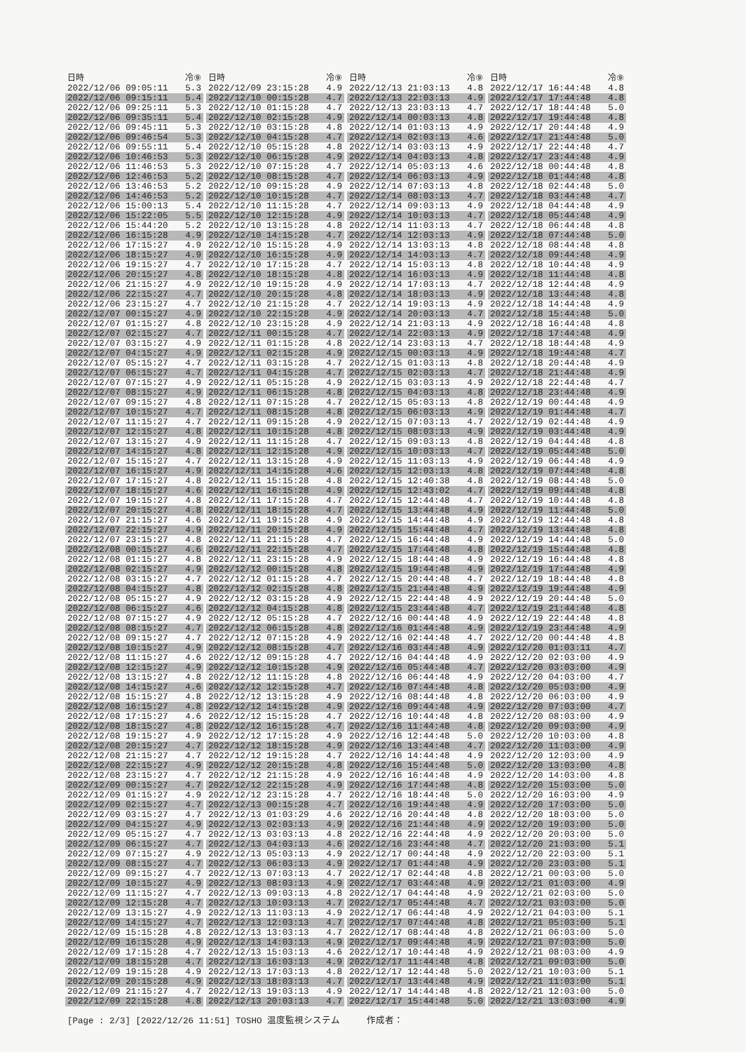| 日時 | 冷⑨ |
| --- | --- |
| 2022/12/06 09:05:11 | 5.3 |
| 2022/12/06 09:15:11 | 5.4 |
| 2022/12/06 09:25:11 | 5.3 |
| 2022/12/06 09:35:11 | 5.4 |
| 2022/12/06 09:45:11 | 5.3 |
| 2022/12/06 09:46:54 | 5.3 |
| 2022/12/06 09:55:11 | 5.4 |
| 2022/12/06 10:46:53 | 5.3 |
| 2022/12/06 11:46:53 | 5.3 |
| 2022/12/06 12:46:53 | 5.2 |
| 2022/12/06 13:46:53 | 5.2 |
| 2022/12/06 14:46:53 | 5.2 |
| 2022/12/06 15:00:13 | 5.4 |
| 2022/12/06 15:22:05 | 5.5 |
| 2022/12/06 15:44:20 | 5.2 |
| 2022/12/06 16:15:28 | 4.9 |
| 2022/12/06 17:15:27 | 4.9 |
| 2022/12/06 18:15:27 | 4.9 |
| 2022/12/06 19:15:27 | 4.7 |
| 2022/12/06 20:15:27 | 4.8 |
| 2022/12/06 21:15:27 | 4.9 |
| 2022/12/06 22:15:27 | 4.7 |
| 2022/12/06 23:15:27 | 4.7 |
| 2022/12/07 00:15:27 | 4.9 |
| 2022/12/07 01:15:27 | 4.8 |
| 2022/12/07 02:15:27 | 4.7 |
| 2022/12/07 03:15:27 | 4.9 |
| 2022/12/07 04:15:27 | 4.9 |
| 2022/12/07 05:15:27 | 4.7 |
| 2022/12/07 06:15:27 | 4.7 |
| 2022/12/07 07:15:27 | 4.9 |
| 2022/12/07 08:15:27 | 4.9 |
| 2022/12/07 09:15:27 | 4.8 |
| 2022/12/07 10:15:27 | 4.7 |
| 2022/12/07 11:15:27 | 4.7 |
| 2022/12/07 12:15:27 | 4.8 |
| 2022/12/07 13:15:27 | 4.9 |
| 2022/12/07 14:15:27 | 4.8 |
| 2022/12/07 15:15:27 | 4.7 |
| 2022/12/07 16:15:27 | 4.9 |
| 2022/12/07 17:15:27 | 4.8 |
| 2022/12/07 18:15:27 | 4.6 |
| 2022/12/07 19:15:27 | 4.8 |
| 2022/12/07 20:15:27 | 4.8 |
| 2022/12/07 21:15:27 | 4.6 |
| 2022/12/07 22:15:27 | 4.9 |
| 2022/12/07 23:15:27 | 4.8 |
| 2022/12/08 00:15:27 | 4.6 |
| 2022/12/08 01:15:27 | 4.8 |
| 2022/12/08 02:15:27 | 4.9 |
| 2022/12/08 03:15:27 | 4.7 |
| 2022/12/08 04:15:27 | 4.8 |
| 2022/12/08 05:15:27 | 4.9 |
| 2022/12/08 06:15:27 | 4.6 |
| 2022/12/08 07:15:27 | 4.9 |
| 2022/12/08 08:15:27 | 4.7 |
| 2022/12/08 09:15:27 | 4.7 |
| 2022/12/08 10:15:27 | 4.9 |
| 2022/12/08 11:15:27 | 4.6 |
| 2022/12/08 12:15:27 | 4.9 |
| 2022/12/08 13:15:27 | 4.8 |
| 2022/12/08 14:15:27 | 4.6 |
| 2022/12/08 15:15:27 | 4.8 |
| 2022/12/08 16:15:27 | 4.8 |
| 2022/12/08 17:15:27 | 4.6 |
| 2022/12/08 18:15:27 | 4.8 |
| 2022/12/08 19:15:27 | 4.9 |
| 2022/12/08 20:15:27 | 4.7 |
| 2022/12/08 21:15:27 | 4.7 |
| 2022/12/08 22:15:27 | 4.9 |
| 2022/12/08 23:15:27 | 4.7 |
| 2022/12/09 00:15:27 | 4.7 |
| 2022/12/09 01:15:27 | 4.9 |
| 2022/12/09 02:15:27 | 4.7 |
| 2022/12/09 03:15:27 | 4.7 |
| 2022/12/09 04:15:27 | 4.9 |
| 2022/12/09 05:15:27 | 4.7 |
| 2022/12/09 06:15:27 | 4.7 |
| 2022/12/09 07:15:27 | 4.9 |
| 2022/12/09 08:15:27 | 4.7 |
| 2022/12/09 09:15:27 | 4.7 |
| 2022/12/09 10:15:27 | 4.9 |
| 2022/12/09 11:15:27 | 4.7 |
| 2022/12/09 12:15:28 | 4.7 |
| 2022/12/09 13:15:27 | 4.9 |
| 2022/12/09 14:15:27 | 4.7 |
| 2022/12/09 15:15:28 | 4.8 |
| 2022/12/09 16:15:28 | 4.9 |
| 2022/12/09 17:15:28 | 4.7 |
| 2022/12/09 18:15:28 | 4.7 |
| 2022/12/09 19:15:28 | 4.9 |
| 2022/12/09 20:15:28 | 4.9 |
| 2022/12/09 21:15:27 | 4.7 |
| 2022/12/09 22:15:28 | 4.8 |
| 日時 | 冷⑨ |
| --- | --- |
| 2022/12/09 23:15:28 | 4.9 |
| 2022/12/10 00:15:28 | 4.7 |
| 2022/12/10 01:15:28 | 4.7 |
| 2022/12/10 02:15:28 | 4.9 |
| 2022/12/10 03:15:28 | 4.8 |
| 2022/12/10 04:15:28 | 4.7 |
| 2022/12/10 05:15:28 | 4.8 |
| 2022/12/10 06:15:28 | 4.9 |
| 2022/12/10 07:15:28 | 4.7 |
| 2022/12/10 08:15:28 | 4.7 |
| 2022/12/10 09:15:28 | 4.9 |
| 2022/12/10 10:15:28 | 4.7 |
| 2022/12/10 11:15:28 | 4.7 |
| 2022/12/10 12:15:28 | 4.9 |
| 2022/12/10 13:15:28 | 4.8 |
| 2022/12/10 14:15:28 | 4.7 |
| 2022/12/10 15:15:28 | 4.9 |
| 2022/12/10 16:15:28 | 4.9 |
| 2022/12/10 17:15:28 | 4.7 |
| 2022/12/10 18:15:28 | 4.8 |
| 2022/12/10 19:15:28 | 4.9 |
| 2022/12/10 20:15:28 | 4.8 |
| 2022/12/10 21:15:28 | 4.7 |
| 2022/12/10 22:15:28 | 4.9 |
| 2022/12/10 23:15:28 | 4.9 |
| 2022/12/11 00:15:28 | 4.7 |
| 2022/12/11 01:15:28 | 4.8 |
| 2022/12/11 02:15:28 | 4.9 |
| 2022/12/11 03:15:28 | 4.7 |
| 2022/12/11 04:15:28 | 4.7 |
| 2022/12/11 05:15:28 | 4.9 |
| 2022/12/11 06:15:28 | 4.8 |
| 2022/12/11 07:15:28 | 4.7 |
| 2022/12/11 08:15:28 | 4.8 |
| 2022/12/11 09:15:28 | 4.9 |
| 2022/12/11 10:15:28 | 4.8 |
| 2022/12/11 11:15:28 | 4.7 |
| 2022/12/11 12:15:28 | 4.9 |
| 2022/12/11 13:15:28 | 4.9 |
| 2022/12/11 14:15:28 | 4.6 |
| 2022/12/11 15:15:28 | 4.8 |
| 2022/12/11 16:15:28 | 4.9 |
| 2022/12/11 17:15:28 | 4.7 |
| 2022/12/11 18:15:28 | 4.7 |
| 2022/12/11 19:15:28 | 4.9 |
| 2022/12/11 20:15:28 | 4.9 |
| 2022/12/11 21:15:28 | 4.7 |
| 2022/12/11 22:15:28 | 4.7 |
| 2022/12/11 23:15:28 | 4.9 |
| 2022/12/12 00:15:28 | 4.8 |
| 2022/12/12 01:15:28 | 4.7 |
| 2022/12/12 02:15:28 | 4.8 |
| 2022/12/12 03:15:28 | 4.9 |
| 2022/12/12 04:15:28 | 4.8 |
| 2022/12/12 05:15:28 | 4.7 |
| 2022/12/12 06:15:28 | 4.8 |
| 2022/12/12 07:15:28 | 4.9 |
| 2022/12/12 08:15:28 | 4.7 |
| 2022/12/12 09:15:28 | 4.7 |
| 2022/12/12 10:15:28 | 4.9 |
| 2022/12/12 11:15:28 | 4.8 |
| 2022/12/12 12:15:28 | 4.7 |
| 2022/12/12 13:15:28 | 4.9 |
| 2022/12/12 14:15:28 | 4.9 |
| 2022/12/12 15:15:28 | 4.7 |
| 2022/12/12 16:15:28 | 4.7 |
| 2022/12/12 17:15:28 | 4.9 |
| 2022/12/12 18:15:28 | 4.9 |
| 2022/12/12 19:15:28 | 4.7 |
| 2022/12/12 20:15:28 | 4.8 |
| 2022/12/12 21:15:28 | 4.9 |
| 2022/12/12 22:15:28 | 4.9 |
| 2022/12/12 23:15:28 | 4.7 |
| 2022/12/13 00:15:28 | 4.7 |
| 2022/12/13 01:03:29 | 4.6 |
| 2022/12/13 02:03:13 | 4.9 |
| 2022/12/13 03:03:13 | 4.8 |
| 2022/12/13 04:03:13 | 4.6 |
| 2022/12/13 05:03:13 | 4.9 |
| 2022/12/13 06:03:13 | 4.9 |
| 2022/12/13 07:03:13 | 4.7 |
| 2022/12/13 08:03:13 | 4.9 |
| 2022/12/13 09:03:13 | 4.8 |
| 2022/12/13 10:03:13 | 4.7 |
| 2022/12/13 11:03:13 | 4.9 |
| 2022/12/13 12:03:13 | 4.7 |
| 2022/12/13 13:03:13 | 4.7 |
| 2022/12/13 14:03:13 | 4.9 |
| 2022/12/13 15:03:13 | 4.6 |
| 2022/12/13 16:03:13 | 4.9 |
| 2022/12/13 17:03:13 | 4.8 |
| 2022/12/13 18:03:13 | 4.7 |
| 2022/12/13 19:03:13 | 4.9 |
| 2022/12/13 20:03:13 | 4.7 |
| 日時 | 冷⑨ |
| --- | --- |
| 2022/12/13 21:03:13 | 4.8 |
| 2022/12/13 22:03:13 | 4.9 |
| 2022/12/13 23:03:13 | 4.7 |
| 2022/12/14 00:03:13 | 4.8 |
| 2022/12/14 01:03:13 | 4.9 |
| 2022/12/14 02:03:13 | 4.6 |
| 2022/12/14 03:03:13 | 4.9 |
| 2022/12/14 04:03:13 | 4.8 |
| 2022/12/14 05:03:13 | 4.6 |
| 2022/12/14 06:03:13 | 4.9 |
| 2022/12/14 07:03:13 | 4.8 |
| 2022/12/14 08:03:13 | 4.7 |
| 2022/12/14 09:03:13 | 4.9 |
| 2022/12/14 10:03:13 | 4.7 |
| 2022/12/14 11:03:13 | 4.7 |
| 2022/12/14 12:03:13 | 4.9 |
| 2022/12/14 13:03:13 | 4.8 |
| 2022/12/14 14:03:13 | 4.7 |
| 2022/12/14 15:03:13 | 4.8 |
| 2022/12/14 16:03:13 | 4.9 |
| 2022/12/14 17:03:13 | 4.7 |
| 2022/12/14 18:03:13 | 4.9 |
| 2022/12/14 19:03:13 | 4.9 |
| 2022/12/14 20:03:13 | 4.7 |
| 2022/12/14 21:03:13 | 4.9 |
| 2022/12/14 22:03:13 | 4.9 |
| 2022/12/14 23:03:13 | 4.7 |
| 2022/12/15 00:03:13 | 4.9 |
| 2022/12/15 01:03:13 | 4.8 |
| 2022/12/15 02:03:13 | 4.7 |
| 2022/12/15 03:03:13 | 4.9 |
| 2022/12/15 04:03:13 | 4.8 |
| 2022/12/15 05:03:13 | 4.8 |
| 2022/12/15 06:03:13 | 4.9 |
| 2022/12/15 07:03:13 | 4.7 |
| 2022/12/15 08:03:13 | 4.9 |
| 2022/12/15 09:03:13 | 4.8 |
| 2022/12/15 10:03:13 | 4.7 |
| 2022/12/15 11:03:13 | 4.9 |
| 2022/12/15 12:03:13 | 4.8 |
| 2022/12/15 12:40:38 | 4.8 |
| 2022/12/15 12:43:02 | 4.7 |
| 2022/12/15 12:44:48 | 4.7 |
| 2022/12/15 13:44:48 | 4.9 |
| 2022/12/15 14:44:48 | 4.9 |
| 2022/12/15 15:44:48 | 4.7 |
| 2022/12/15 16:44:48 | 4.9 |
| 2022/12/15 17:44:48 | 4.8 |
| 2022/12/15 18:44:48 | 4.9 |
| 2022/12/15 19:44:48 | 4.9 |
| 2022/12/15 20:44:48 | 4.7 |
| 2022/12/15 21:44:48 | 4.9 |
| 2022/12/15 22:44:48 | 4.9 |
| 2022/12/15 23:44:48 | 4.7 |
| 2022/12/16 00:44:48 | 4.9 |
| 2022/12/16 01:44:48 | 4.9 |
| 2022/12/16 02:44:48 | 4.7 |
| 2022/12/16 03:44:48 | 4.9 |
| 2022/12/16 04:44:48 | 4.9 |
| 2022/12/16 05:44:48 | 4.7 |
| 2022/12/16 06:44:48 | 4.9 |
| 2022/12/16 07:44:48 | 4.8 |
| 2022/12/16 08:44:48 | 4.8 |
| 2022/12/16 09:44:48 | 4.9 |
| 2022/12/16 10:44:48 | 4.8 |
| 2022/12/16 11:44:48 | 4.8 |
| 2022/12/16 12:44:48 | 5.0 |
| 2022/12/16 13:44:48 | 4.7 |
| 2022/12/16 14:44:48 | 4.9 |
| 2022/12/16 15:44:48 | 5.0 |
| 2022/12/16 16:44:48 | 4.9 |
| 2022/12/16 17:44:48 | 4.8 |
| 2022/12/16 18:44:48 | 5.0 |
| 2022/12/16 19:44:48 | 4.9 |
| 2022/12/16 20:44:48 | 4.8 |
| 2022/12/16 21:44:48 | 4.9 |
| 2022/12/16 22:44:48 | 4.9 |
| 2022/12/16 23:44:48 | 4.7 |
| 2022/12/17 00:44:48 | 4.9 |
| 2022/12/17 01:44:48 | 4.9 |
| 2022/12/17 02:44:48 | 4.8 |
| 2022/12/17 03:44:48 | 4.9 |
| 2022/12/17 04:44:48 | 4.9 |
| 2022/12/17 05:44:48 | 4.7 |
| 2022/12/17 06:44:48 | 4.9 |
| 2022/12/17 07:44:48 | 4.8 |
| 2022/12/17 08:44:48 | 4.8 |
| 2022/12/17 09:44:48 | 4.9 |
| 2022/12/17 10:44:48 | 4.9 |
| 2022/12/17 11:44:48 | 4.8 |
| 2022/12/17 12:44:48 | 5.0 |
| 2022/12/17 13:44:48 | 4.9 |
| 2022/12/17 14:44:48 | 4.8 |
| 2022/12/17 15:44:48 | 5.0 |
| 日時 | 冷⑨ |
| --- | --- |
| 2022/12/17 16:44:48 | 4.8 |
| 2022/12/17 17:44:48 | 4.8 |
| 2022/12/17 18:44:48 | 5.0 |
| 2022/12/17 19:44:48 | 4.8 |
| 2022/12/17 20:44:48 | 4.9 |
| 2022/12/17 21:44:48 | 5.0 |
| 2022/12/17 22:44:48 | 4.7 |
| 2022/12/17 23:44:48 | 4.9 |
| 2022/12/18 00:44:48 | 4.8 |
| 2022/12/18 01:44:48 | 4.8 |
| 2022/12/18 02:44:48 | 5.0 |
| 2022/12/18 03:44:48 | 4.7 |
| 2022/12/18 04:44:48 | 4.9 |
| 2022/12/18 05:44:48 | 4.9 |
| 2022/12/18 06:44:48 | 4.8 |
| 2022/12/18 07:44:48 | 5.0 |
| 2022/12/18 08:44:48 | 4.8 |
| 2022/12/18 09:44:48 | 4.9 |
| 2022/12/18 10:44:48 | 4.9 |
| 2022/12/18 11:44:48 | 4.8 |
| 2022/12/18 12:44:48 | 4.9 |
| 2022/12/18 13:44:48 | 4.8 |
| 2022/12/18 14:44:48 | 4.9 |
| 2022/12/18 15:44:48 | 5.0 |
| 2022/12/18 16:44:48 | 4.8 |
| 2022/12/18 17:44:48 | 4.9 |
| 2022/12/18 18:44:48 | 4.9 |
| 2022/12/18 19:44:48 | 4.7 |
| 2022/12/18 20:44:48 | 4.9 |
| 2022/12/18 21:44:48 | 4.9 |
| 2022/12/18 22:44:48 | 4.7 |
| 2022/12/18 23:44:48 | 4.9 |
| 2022/12/19 00:44:48 | 4.9 |
| 2022/12/19 01:44:48 | 4.7 |
| 2022/12/19 02:44:48 | 4.9 |
| 2022/12/19 03:44:48 | 4.9 |
| 2022/12/19 04:44:48 | 4.8 |
| 2022/12/19 05:44:48 | 5.0 |
| 2022/12/19 06:44:48 | 4.9 |
| 2022/12/19 07:44:48 | 4.8 |
| 2022/12/19 08:44:48 | 5.0 |
| 2022/12/19 09:44:48 | 4.8 |
| 2022/12/19 10:44:48 | 4.8 |
| 2022/12/19 11:44:48 | 5.0 |
| 2022/12/19 12:44:48 | 4.8 |
| 2022/12/19 13:44:48 | 4.8 |
| 2022/12/19 14:44:48 | 5.0 |
| 2022/12/19 15:44:48 | 4.8 |
| 2022/12/19 16:44:48 | 4.8 |
| 2022/12/19 17:44:48 | 4.9 |
| 2022/12/19 18:44:48 | 4.8 |
| 2022/12/19 19:44:48 | 4.9 |
| 2022/12/19 20:44:48 | 5.0 |
| 2022/12/19 21:44:48 | 4.8 |
| 2022/12/19 22:44:48 | 4.8 |
| 2022/12/19 23:44:48 | 4.9 |
| 2022/12/20 00:44:48 | 4.8 |
| 2022/12/20 01:03:11 | 4.7 |
| 2022/12/20 02:03:00 | 4.9 |
| 2022/12/20 03:03:00 | 4.9 |
| 2022/12/20 04:03:00 | 4.7 |
| 2022/12/20 05:03:00 | 4.9 |
| 2022/12/20 06:03:00 | 4.9 |
| 2022/12/20 07:03:00 | 4.7 |
| 2022/12/20 08:03:00 | 4.9 |
| 2022/12/20 09:03:00 | 4.9 |
| 2022/12/20 10:03:00 | 4.8 |
| 2022/12/20 11:03:00 | 4.9 |
| 2022/12/20 12:03:00 | 4.9 |
| 2022/12/20 13:03:00 | 4.8 |
| 2022/12/20 14:03:00 | 4.8 |
| 2022/12/20 15:03:00 | 5.0 |
| 2022/12/20 16:03:00 | 4.9 |
| 2022/12/20 17:03:00 | 5.0 |
| 2022/12/20 18:03:00 | 5.0 |
| 2022/12/20 19:03:00 | 5.0 |
| 2022/12/20 20:03:00 | 5.0 |
| 2022/12/20 21:03:00 | 5.1 |
| 2022/12/20 22:03:00 | 5.1 |
| 2022/12/20 23:03:00 | 5.1 |
| 2022/12/21 00:03:00 | 5.0 |
| 2022/12/21 01:03:00 | 4.9 |
| 2022/12/21 02:03:00 | 5.0 |
| 2022/12/21 03:03:00 | 5.0 |
| 2022/12/21 04:03:00 | 5.1 |
| 2022/12/21 05:03:00 | 5.1 |
| 2022/12/21 06:03:00 | 5.0 |
| 2022/12/21 07:03:00 | 5.0 |
| 2022/12/21 08:03:00 | 4.9 |
| 2022/12/21 09:03:00 | 5.0 |
| 2022/12/21 10:03:00 | 5.1 |
| 2022/12/21 11:03:00 | 5.1 |
| 2022/12/21 12:03:00 | 5.0 |
| 2022/12/21 13:03:00 | 4.9 |
[Page : 2/3] [2022/12/26 11:51] TOSHO 温度監視システム 作成者：